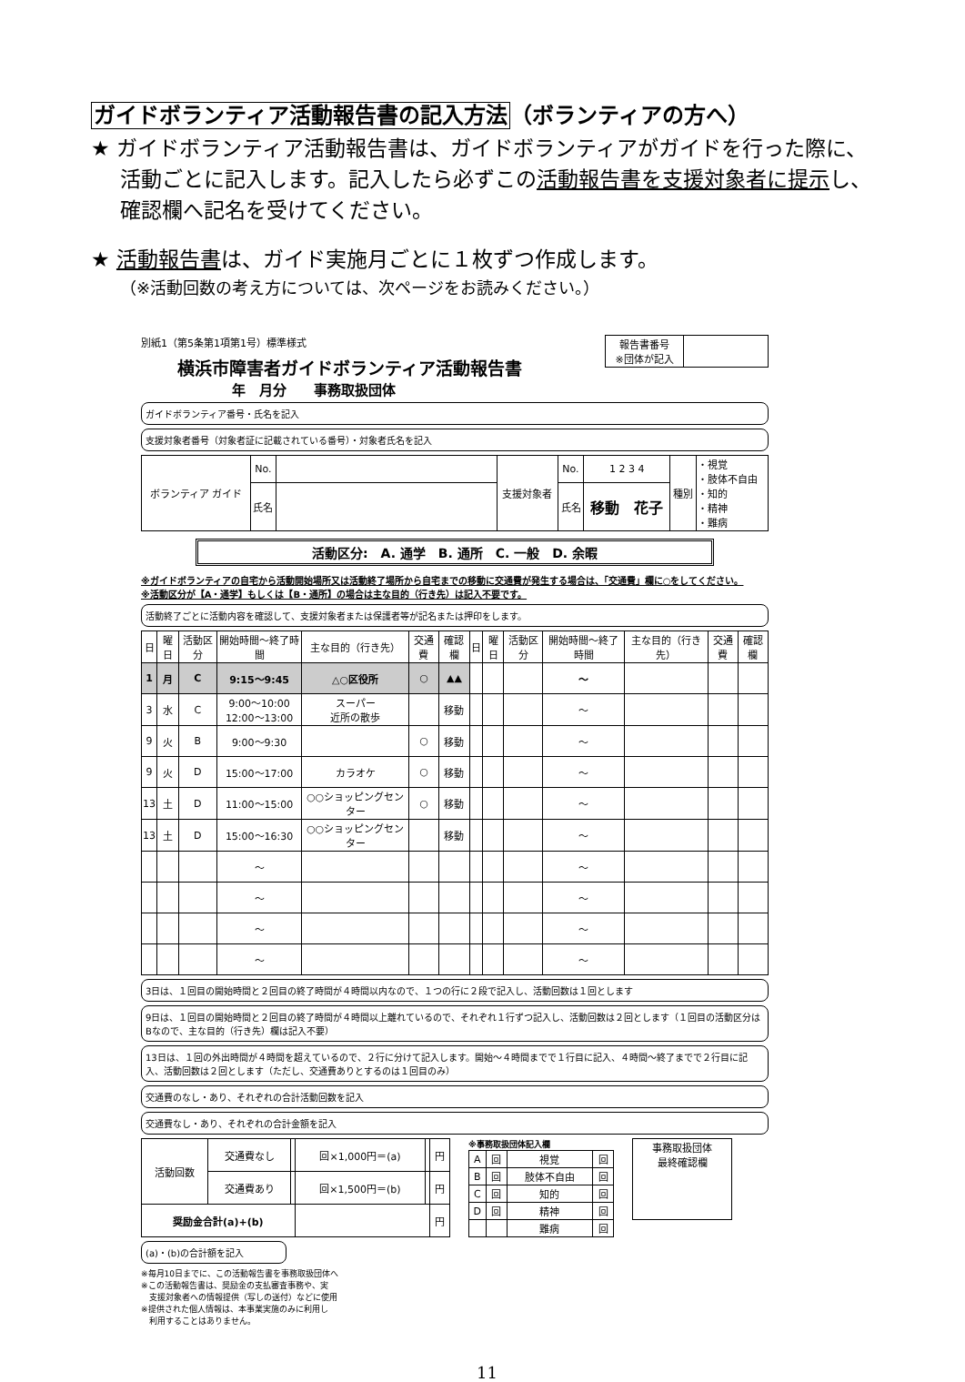ガイドボランティア活動報告書の記入方法（ボランティアの方へ）
★ ガイドボランティア活動報告書は、ガイドボランティアがガイドを行った際に、活動ごとに記入します。記入したら必ずこの活動報告書を支援対象者に提示し、確認欄へ記名を受けてください。
★ 活動報告書は、ガイド実施月ごとに１枚ずつ作成します。
（※活動回数の考え方については、次ページをお読みください。）
別紙1（第5条第1項第1号）標準様式
横浜市障害者ガイドボランティア活動報告書
| 報告書番号 ※団体が記入 | |
年　月分　　事務取扱団体
ガイドボランティア番号・氏名を記入
支援対象者番号（対象者証に記載されている番号）・対象者氏名を記入
| ボランティア ガイド | No. | | 支援対象者 | No. | 1 2 3 4 | 種別 | ・視覚 ・肢体不自由 ・知的 ・精神 ・難病 |
| | 氏名 | | | 氏名 | 移動 花子 | | |
活動区分:　A. 通学　B. 通所　C. 一般　D. 余暇
※ガイドボランティアの自宅から活動開始場所又は活動終了場所から自宅までの移動に交通費が発生する場合は、「交通費」欄に○をしてください。
※活動区分が【A・通学】もしくは【B・通所】の場合は主な目的（行き先）は記入不要です。
活動終了ごとに活動内容を確認して、支援対象者または保護者等が記名または押印をします。
| 日 | 曜日 | 活動区分 | 開始時間～終了時間 | 主な目的（行き先） | 交通費 | 確認欄 | 日 | 曜日 | 活動区分 | 開始時間～終了時間 | 主な目的（行き先） | 交通費 | 確認欄 |
| --- | --- | --- | --- | --- | --- | --- | --- | --- | --- | --- | --- | --- | --- |
| 1 | 月 | C | 9:15～9:45 | △○区役所 | ○ | ▲▲ | | | | ～ | | | |
| 3 | 水 | C | 9:00～10:00 12:00～13:00 | スーパー 近所の散歩 | | 移動 | | | | ～ | | | |
| 9 | 火 | B | 9:00～9:30 | | ○ | 移動 | | | | ～ | | | |
| 9 | 火 | D | 15:00～17:00 | カラオケ | ○ | 移動 | | | | ～ | | | |
| 13 | 土 | D | 11:00～15:00 | ○○ショッピングセンター | ○ | 移動 | | | | ～ | | | |
| 13 | 土 | D | 15:00～16:30 | ○○ショッピングセンター | | 移動 | | | | ～ | | | |
| | | | ～ | | | | | | | ～ | | | |
| | | | ～ | | | | | | | ～ | | | |
| | | | ～ | | | | | | | ～ | | | |
| | | | ～ | | | | | | | ～ | | | |
3日は、１回目の開始時間と２回目の終了時間が４時間以内なので、１つの行に２段で記入し、活動回数は１回とします
9日は、１回目の開始時間と２回目の終了時間が４時間以上離れているので、それぞれ１行ずつ記入し、活動回数は２回とします（１回目の活動区分はBなので、主な目的（行き先）欄は記入不要）
13日は、１回の外出時間が４時間を超えているので、２行に分けて記入します。開始～４時間までで１行目に記入、４時間～終了までで２行目に記入、活動回数は２回とします（ただし、交通費ありとするのは１回目のみ）
交通費のなし・あり、それぞれの合計活動回数を記入
交通費なし・あり、それぞれの合計金額を記入
| 活動回数 | 交通費なし | | 回×1,000円＝(a) | | 円 |
| | 交通費あり | | 回×1,500円＝(b) | | 円 |
| 奨励金合計(a)+(b) | | | | | 円 |
※事務取扱団体記入欄
| A | 回 | 視覚 | 回 |
| B | 回 | 肢体不自由 | 回 |
| C | 回 | 知的 | 回 |
| D | 回 | 精神 | 回 |
| | | 難病 | 回 |
| 事務取扱団体 最終確認欄 |
(a)・(b)の合計額を記入
※毎月10日までに、この活動報告書を事務取扱団体へ
※この活動報告書は、奨励金の支払審査事務や、実
　支援対象者への情報提供（写しの送付）などに使用
※提供された個人情報は、本事業実施のみに利用し
　利用することはありません。
11